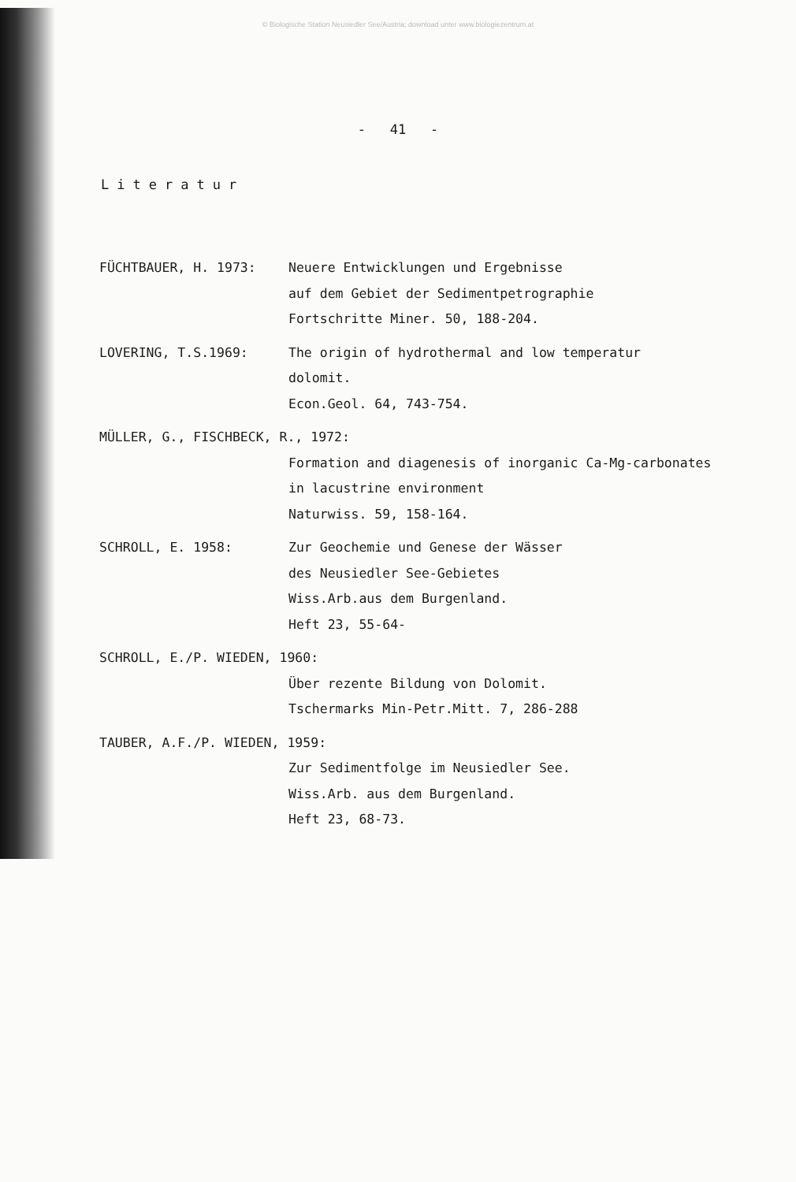© Biologische Station Neusiedler See/Austria; download unter www.biologiezentrum.at
- 41 -
Literatur
FÜCHTBAUER, H. 1973: Neuere Entwicklungen und Ergebnisse
auf dem Gebiet der Sedimentpetrographie
Fortschritte Miner. 50, 188-204.
LOVERING, T.S.1969: The origin of hydrothermal and low temperatur
dolomit.
Econ.Geol. 64, 743-754.
MÜLLER, G., FISCHBECK, R., 1972:
Formation and diagenesis of inorganic Ca-Mg-carbonates
in lacustrine environment
Naturwiss. 59, 158-164.
SCHROLL, E. 1958: Zur Geochemie und Genese der Wässer
des Neusiedler See-Gebietes
Wiss.Arb.aus dem Burgenland.
Heft 23, 55-64-
SCHROLL, E./P. WIEDEN, 1960:
Über rezente Bildung von Dolomit.
Tschermarks Min-Petr.Mitt. 7, 286-288
TAUBER, A.F./P. WIEDEN, 1959:
Zur Sedimentfolge im Neusiedler See.
Wiss.Arb. aus dem Burgenland.
Heft 23, 68-73.